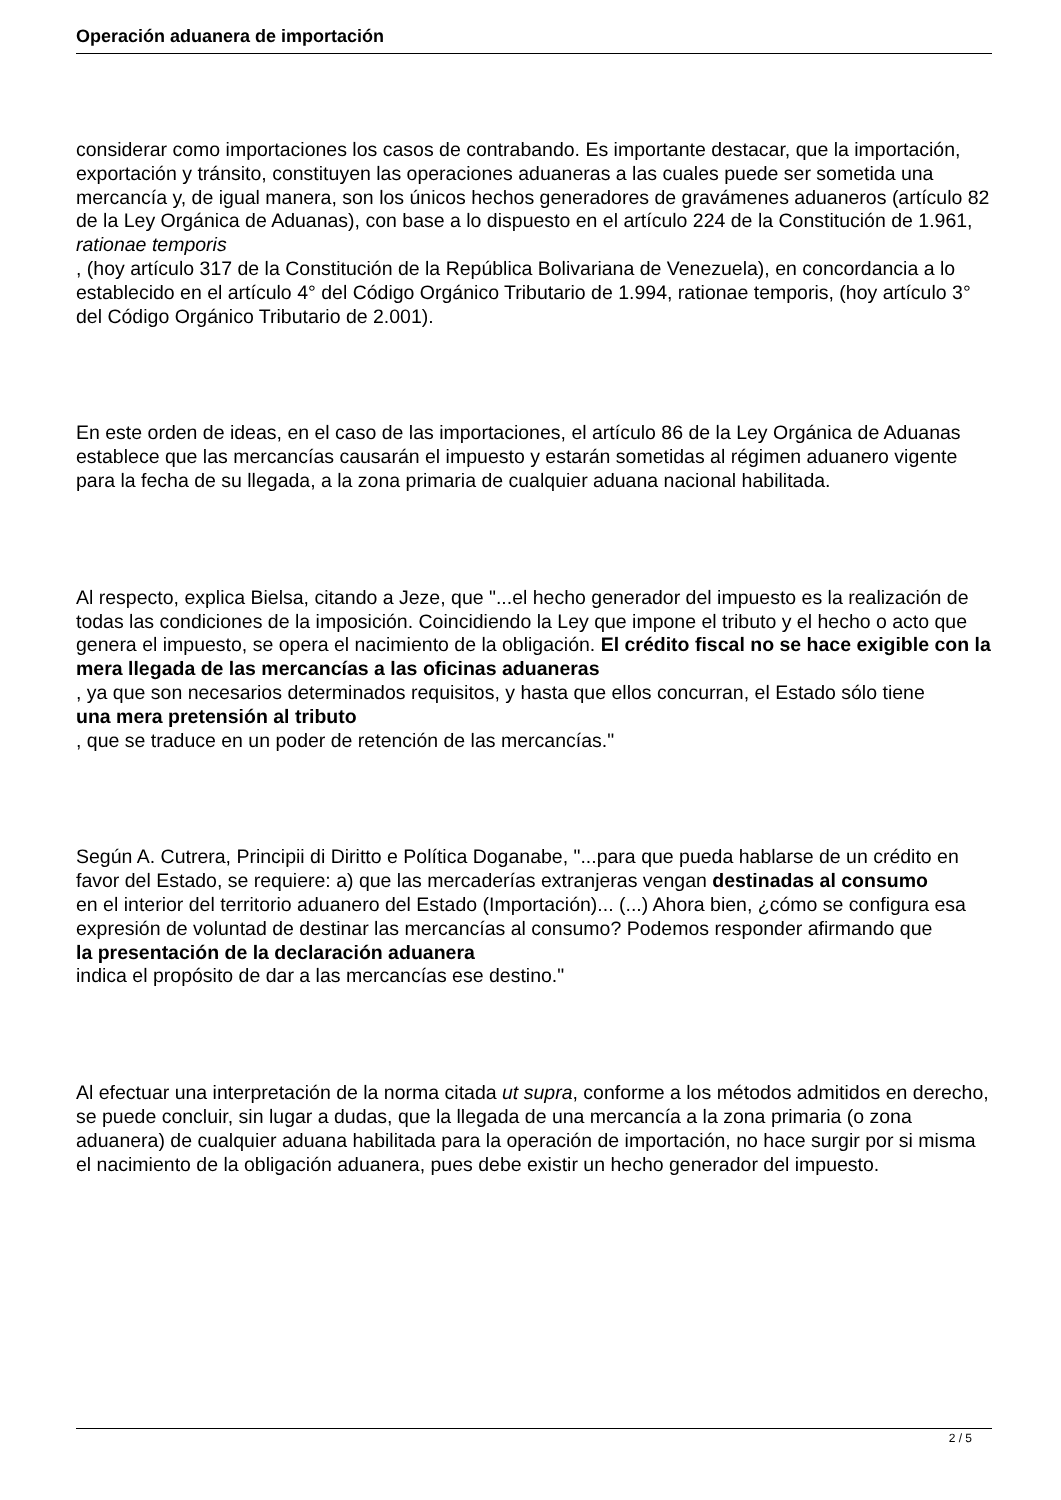Operación aduanera de importación
considerar como importaciones los casos de contrabando. Es importante destacar, que la importación, exportación y tránsito, constituyen las operaciones aduaneras a las cuales puede ser sometida una mercancía y, de igual manera, son los únicos hechos generadores de gravámenes aduaneros (artículo 82 de la Ley Orgánica de Aduanas), con base a lo dispuesto en el artículo 224 de la Constitución de 1.961,
rationae temporis
, (hoy artículo 317 de la Constitución de la República Bolivariana de Venezuela), en concordancia a lo establecido en el artículo 4° del Código Orgánico Tributario de 1.994, rationae temporis, (hoy artículo 3° del Código Orgánico Tributario de 2.001).
En este orden de ideas, en el caso de las importaciones, el artículo 86 de la Ley Orgánica de Aduanas establece que las mercancías causarán el impuesto y estarán sometidas al régimen aduanero vigente para la fecha de su llegada, a la zona primaria de cualquier aduana nacional habilitada.
Al respecto, explica Bielsa, citando a Jeze, que "...el hecho generador del impuesto es la realización de todas las condiciones de la imposición. Coincidiendo la Ley que impone el tributo y el hecho o acto que genera el impuesto, se opera el nacimiento de la obligación. El crédito fiscal no se hace exigible con la mera llegada de las mercancías a las oficinas aduaneras
, ya que son necesarios determinados requisitos, y hasta que ellos concurran, el Estado sólo tiene
una mera pretensión al tributo
, que se traduce en un poder de retención de las mercancías."
Según A. Cutrera, Principii di Diritto e Política Doganabe, "...para que pueda hablarse de un crédito en favor del Estado, se requiere: a) que las mercaderías extranjeras vengan destinadas al consumo
en el interior del territorio aduanero del Estado (Importación)... (...) Ahora bien, ¿cómo se configura esa expresión de voluntad de destinar las mercancías al consumo? Podemos responder afirmando que
la presentación de la declaración aduanera
indica el propósito de dar a las mercancías ese destino."
Al efectuar una interpretación de la norma citada ut supra, conforme a los métodos admitidos en derecho, se puede concluir, sin lugar a dudas, que la llegada de una mercancía a la zona primaria (o zona aduanera) de cualquier aduana habilitada para la operación de importación, no hace surgir por si misma el nacimiento de la obligación aduanera, pues debe existir un hecho generador del impuesto.
2 / 5